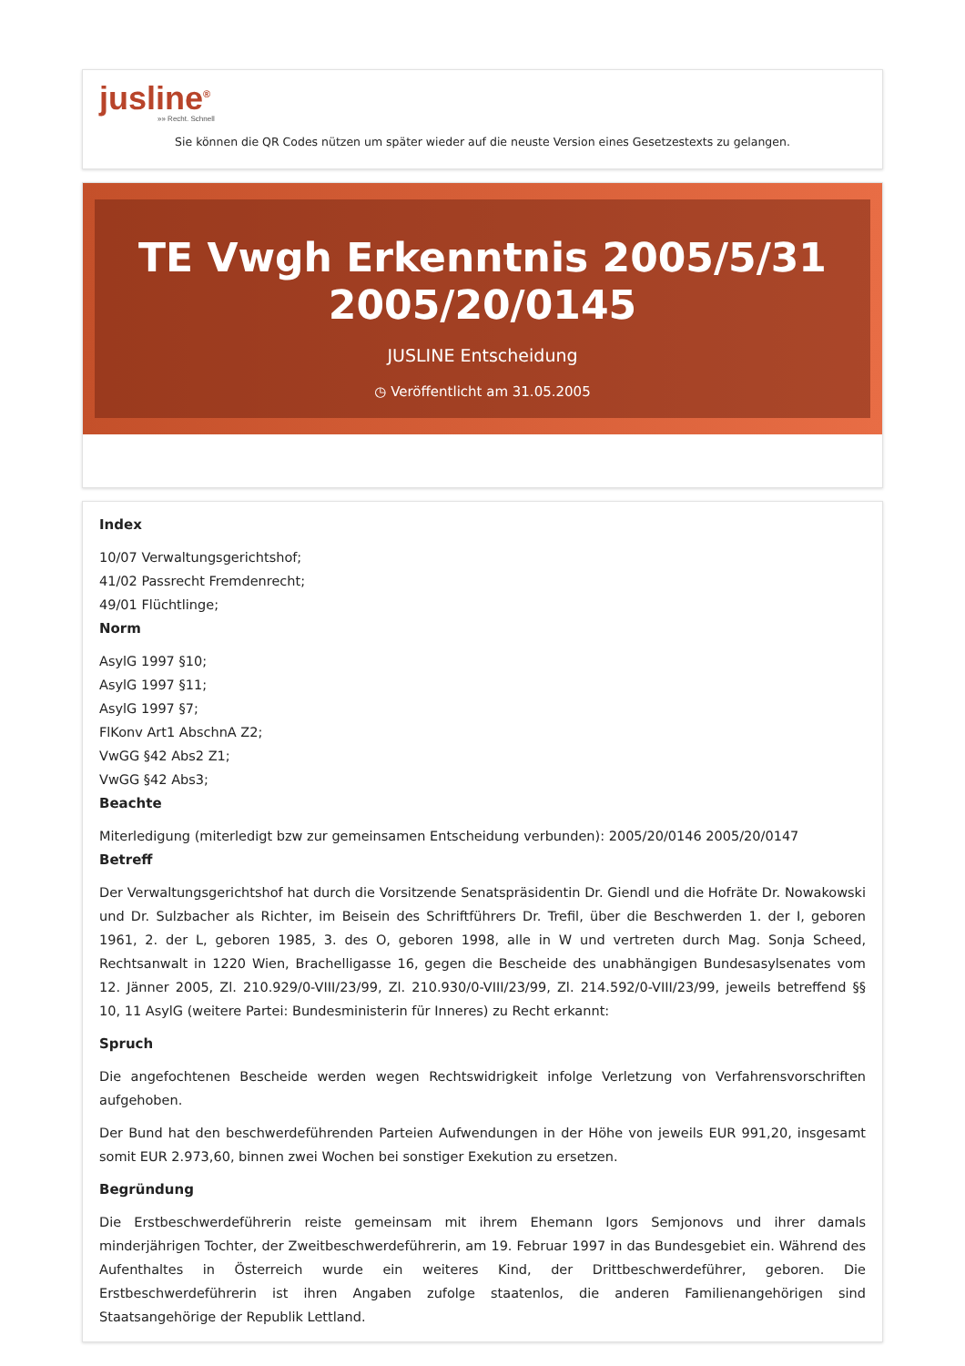jusline<sup>®</sup>
»» Recht. Schnell
Sie können die QR Codes nützen um später wieder auf die neuste Version eines Gesetzestexts zu gelangen.
TE Vwgh Erkenntnis 2005/5/31 2005/20/0145
JUSLINE Entscheidung
◷ Veröffentlicht am 31.05.2005
Index
10/07 Verwaltungsgerichtshof;
41/02 Passrecht Fremdenrecht;
49/01 Flüchtlinge;
Norm
AsylG 1997 §10;
AsylG 1997 §11;
AsylG 1997 §7;
FlKonv Art1 AbschnA Z2;
VwGG §42 Abs2 Z1;
VwGG §42 Abs3;
Beachte
Miterledigung (miterledigt bzw zur gemeinsamen Entscheidung verbunden): 2005/20/0146 2005/20/0147
Betreff
Der Verwaltungsgerichtshof hat durch die Vorsitzende Senatspräsidentin Dr. Giendl und die Hofräte Dr. Nowakowski und Dr. Sulzbacher als Richter, im Beisein des Schriftführers Dr. Trefil, über die Beschwerden 1. der I, geboren 1961, 2. der L, geboren 1985, 3. des O, geboren 1998, alle in W und vertreten durch Mag. Sonja Scheed, Rechtsanwalt in 1220 Wien, Brachelligasse 16, gegen die Bescheide des unabhängigen Bundesasylsenates vom 12. Jänner 2005, Zl. 210.929/0-VIII/23/99, Zl. 210.930/0-VIII/23/99, Zl. 214.592/0-VIII/23/99, jeweils betreffend §§ 10, 11 AsylG (weitere Partei: Bundesministerin für Inneres) zu Recht erkannt:
Spruch
Die angefochtenen Bescheide werden wegen Rechtswidrigkeit infolge Verletzung von Verfahrensvorschriften aufgehoben.
Der Bund hat den beschwerdeführenden Parteien Aufwendungen in der Höhe von jeweils EUR 991,20, insgesamt somit EUR 2.973,60, binnen zwei Wochen bei sonstiger Exekution zu ersetzen.
Begründung
Die Erstbeschwerdeführerin reiste gemeinsam mit ihrem Ehemann Igors Semjonovs und ihrer damals minderjährigen Tochter, der Zweitbeschwerdeführerin, am 19. Februar 1997 in das Bundesgebiet ein. Während des Aufenthaltes in Österreich wurde ein weiteres Kind, der Drittbeschwerdeführer, geboren. Die Erstbeschwerdeführerin ist ihren Angaben zufolge staatenlos, die anderen Familienangehörigen sind Staatsangehörige der Republik Lettland.